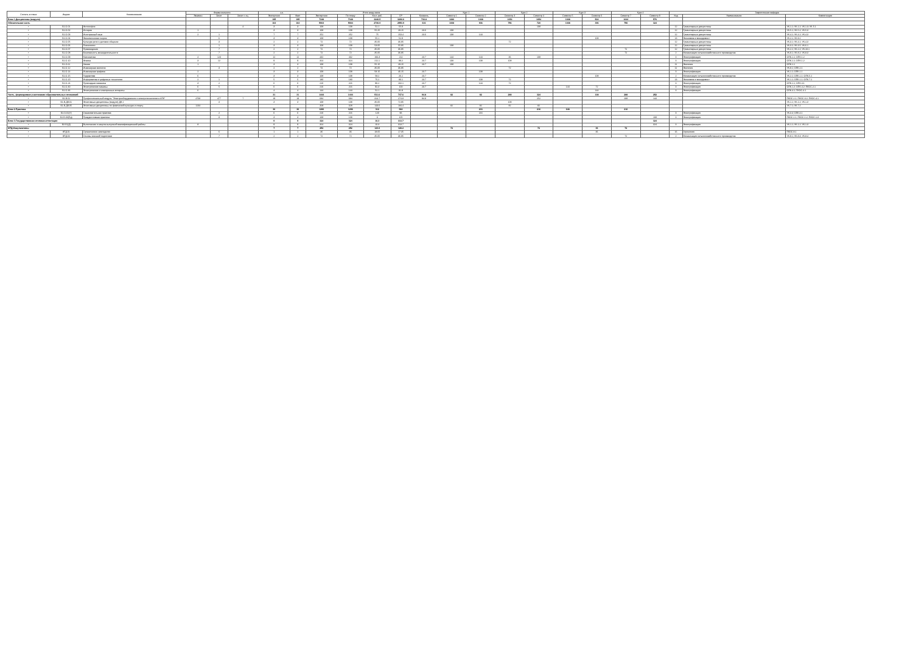| Считать в плане | Индекс | Наименование | Форма контроля | | | з.е. | | Итого акад.часов | | | | | Курс 1 | | Курс 2 | | Курс 3 | | Курс 4 | | Закрепленная кафедра | | |
| --- | --- | --- | --- | --- | --- | --- | --- | --- | --- | --- | --- | --- | --- | --- | --- | --- | --- | --- | --- | --- | --- | --- | --- |
| | | | Экзамен | Зачет | Зачет с оц. | Экспертное | Факт | Экспертное | По плану | Конт. раб. | СР | Контроль | Семестр 1 | Семестр 2 | Семестр 3 | Семестр 4 | Семестр 5 | Семестр 6 | Семестр 7 | Семестр 8 | Код | Наименование | Компетенции |
| Блок 1.Дисциплины (модули) | | | | | | 195 | 195 | 7348 | 7348 | 3246.5 | 3290.6 | 730.8 | 1080 | 1008 | 1054 | 1054 | 1008 | 504 | 1044 | 576 | | | |
| Обязательная часть | | | | | | 164 | 164 | 5904 | 5904 | 2736.9 | 2553.9 | 616 | 1008 | 936 | 756 | 720 | 1008 | 396 | 756 | 324 | | | |
| + | Б1.О.01 | Философия | | | 4 | 3 | 3 | 108 | 108 | 52.1 | 55.9 | | | | | 108 | | | | | 12 | Гуманитарные дисциплины | УК-1.1; УК-1.2; УК-1.3; УК-5.1 |
| + | Б1.О.02 | История | 1 | | | 3 | 3 | 108 | 108 | 55.25 | 29.15 | 23.6 | 108 | | | | | | | | 12 | Гуманитарные дисциплины | УК-5.1; УК-5.2; УК-5.3 |
| + | Б1.О.03 | Иностранный язык | 2 | 1 | | 7 | 7 | 252 | 252 | 75 | 153.4 | 23.6 | 108 | 144 | | | | | | | 12 | Гуманитарные дисциплины | УК-4.1; УК-4.2; УК-4.3 |
| + | Б1.О.04 | Экономическая теория | | 6 | | 3 | 3 | 108 | 108 | 55.1 | 52.9 | | | | | | | 108 | | | 13 | Экономика и менеджмент | УК-2.1; УК-9.1 |
| + | Б1.О.05 | Культура речи и деловое общение | | 3 | | 2 | 2 | 72 | 72 | 35.05 | 36.95 | | | | 72 | | | | | | 12 | Гуманитарные дисциплины | УК-3.1; УК-4.1; УК-4.3 |
| + | Б1.О.06 | Психология | | 1 | | 3 | 3 | 108 | 108 | 53.05 | 55.95 | | 108 | | | | | | | | 12 | Гуманитарные дисциплины | УК-3.2; УК-3.5; УК-6.1 |
| + | Б1.О.07 | Правоведение | | 7 | | 2 | 2 | 72 | 72 | 35.05 | 36.95 | | | | | | | | 72 | | 12 | Гуманитарные дисциплины | УК-2.1; УК-2.2; УК-10.1 |
| + | Б1.О.08 | Безопасность жизнедеятельности | | 7 | | 2 | 2 | 72 | 72 | 35.05 | 36.95 | | | | | | | | 72 | | 2 | Механизация сельскохозяйственного производства | УК-8.1; УК-8.2; УК-8.3 |
| + | Б1.О.09 | Математика | 4 | 123 | | 12 | 12 | 432 | 432 | 194.3 | 214 | 23.7 | 144 | 144 | 36 | 108 | | | | | 3 | Электрификация | ОПК-1.1; ОПК-1.2 |
| + | Б1.О.10 | Физика | 3 | 12 | | 9 | 9 | 324 | 324 | 211.1 | 89.2 | 23.7 | 108 | 108 | 108 | | | | | | 3 | Электрификация | ОПК-1.1; ОПК-1.2 |
| + | Б1.О.11 | Химия | 1 | | | 3 | 3 | 108 | 108 | 55.15 | 29.15 | 23.7 | 108 | | | | | | | | 11 | Экология | ОПК-1.1 |
| + | Б1.О.12 | Инженерная экология | | 3 | | 2 | 2 | 72 | 72 | 35.05 | 36.95 | | | | 72 | | | | | | 11 | Экология | УК-8.1; ОПК-2.1 |
| + | Б1.О.14 | Инженерная графика | 2 | | | 3 | 3 | 108 | 108 | 58.15 | 46.15 | 23.7 | | 108 | | | | | | | 3 | Электрификация | УК-1.1; ОПК-1.1 |
| + | Б1.О.15 | Гидравлика | 6 | | | 3 | 3 | 108 | 108 | 58.2 | 26.1 | 23.7 | | | | | | 108 | | | 2 | Механизация сельскохозяйственного производства | УК-2.1; ОПК-1.1; ОПК-5.1 |
| + | Б1.О.20 | Информатика и цифровые технологии | 2 | 1 | | 5 | 5 | 180 | 180 | 75.2 | 80.1 | 23.7 | | 108 | 72 | | | | | | 13 | Экономика и менеджмент | УК-1.1; ОПК-1.1; ОПК-7.1 |
| + | Б1.О.24 | Прикладная механика | 3 | 2 | | 6 | 6 | 216 | 216 | 96.2 | 102.1 | 23.7 | | 144 | 72 | | | | | | 3 | Электрификация | ОПК-1.1; ОПК-4.1 |
| + | Б1.О.30 | Электрические машины | 6 | 5 | | 6 | 6 | 216 | 216 | 92.3 | 100 | 23.7 | | | | | 144 | 72 | | | 3 | Электрификация | ОПК-1.2; ОПК-4.2; ПКОС-2.1 |
| + | Б1.О.36 | Электрические и электронные аппараты | 6 | | | 4 | 4 | 144 | 144 | 52.1 | 91.9 | | | | | | | 144 | | | 3 | Электрификация | ОПК-4.1; ПКОС-4.1 |
| Часть, формируемая участниками образовательных отношений | | | | | | 31 | 31 | 1444 | 1444 | 511.6 | 737.6 | 94.8 | 82 | 82 | 288 | 324 | | 108 | 288 | 252 | | | |
| + | Б1.В.01 | Профессиональный модуль "Электрооборудование и электротехнологии в АПК" | 4768 | 477 | 7 | 19 | 19 | 684 | 684 | 314.7 | 274.8 | 94.8 | | | | 252 | | | 288 | 144 | | | ПКОС-2.1; ПКОС-3.2; ПКОС-4.1 |
| + | Б1.В.ДВ.01 | Элективные дисциплины (модули) ДВ.1 | | 3 | | 3 | 3 | 108 | 108 | 35.05 | 72.95 | | | | 108 | | | | | | | | УК-1.1; УК-1.2; УК-1.3 |
| + | Б1.В.ДВ.05 | Элективные дисциплины по физической культуре и спорту | 1234 | | | | | 328 | 328 | 143.6 | 184.4 | | 82 | 82 | 82 | 82 | | | | | | | УК-7.1; УК-7.2 |
| Блок 2.Практика | | | | | | 36 | 36 | 1296 | 1296 | 312 | 984 | | | 216 | | 216 | 648 | | 216 | | | | |
| + | Б2.О.01(У) | Ознакомительная практика | | 2 | | 6 | 6 | 216 | 216 | 120 | 96 | | | 216 | | | | | | | 3 | Электрификация | УК-3.4; ОПК-4.1 |
| + | Б2.В.03(Пд) | Преддипломная практика | | 8 | | 3 | 3 | 108 | 108 | 3 | 105 | | | | | | | | | 108 | 3 | Электрификация | ПКОС-1.1; ПКОС-1.2; ПКОС-1.3 |
| Блок 3.Государственная итоговая аттестация | | | | | | 9 | 9 | 324 | 324 | 10.3 | 313.7 | | | | | | | | | 324 | | | |
| + | Б3.01(Д) | Выполнение и защита выпускной квалификационной работы | 8 | | | 9 | 9 | 324 | 324 | 10.3 | 313.7 | | | | | | | | | 324 | 3 | Электрификация | УК-1.1; УК-1.2; УК-1.3 |
| ФТД.Факультативы | | | | | | 7 | 7 | 252 | 252 | 123.6 | 128.2 | | 72 | | | 72 | | 36 | 72 | | | | |
| + | ФТД.01 | Органическое земледелие | | 6 | | 1 | 1 | 36 | 36 | 18.65 | 17.35 | | | | | | | 36 | | | 16 | Агрономия | ПКОС-8.1 |
| + | ФТД.04 | Основы военной подготовки | | 7 | | 2 | 2 | 72 | 72 | 35.05 | 36.95 | | | | | | | | 72 | | 2 | Механизация сельскохозяйственного производства | УК-8.1; УК-8.3; УК-8.4 |